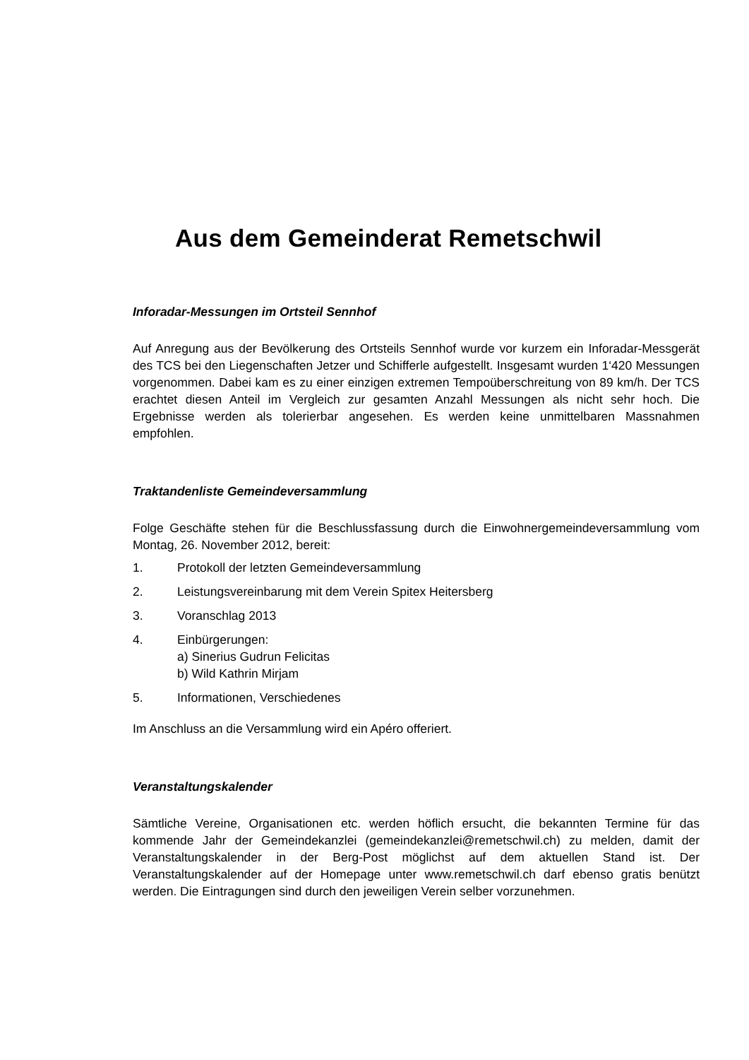Aus dem Gemeinderat Remetschwil
Inforadar-Messungen im Ortsteil Sennhof
Auf Anregung aus der Bevölkerung des Ortsteils Sennhof wurde vor kurzem ein Inforadar-Messgerät des TCS bei den Liegenschaften Jetzer und Schifferle aufgestellt. Insgesamt wurden 1‘420 Messungen vorgenommen. Dabei kam es zu einer einzigen extremen Tempoüberschreitung von 89 km/h. Der TCS erachtet diesen Anteil im Vergleich zur gesamten Anzahl Messungen als nicht sehr hoch. Die Ergebnisse werden als tolerierbar angesehen. Es werden keine unmittelbaren Massnahmen empfohlen.
Traktandenliste Gemeindeversammlung
Folge Geschäfte stehen für die Beschlussfassung durch die Einwohnergemeindeversammlung vom Montag, 26. November 2012, bereit:
1. Protokoll der letzten Gemeindeversammlung
2. Leistungsvereinbarung mit dem Verein Spitex Heitersberg
3. Voranschlag 2013
4. Einbürgerungen:
a) Sinerius Gudrun Felicitas
b) Wild Kathrin Mirjam
5. Informationen, Verschiedenes
Im Anschluss an die Versammlung wird ein Apéro offeriert.
Veranstaltungskalender
Sämtliche Vereine, Organisationen etc. werden höflich ersucht, die bekannten Termine für das kommende Jahr der Gemeindekanzlei (gemeindekanzlei@remetschwil.ch) zu melden, damit der Veranstaltungskalender in der Berg-Post möglichst auf dem aktuellen Stand ist. Der Veranstaltungskalender auf der Homepage unter www.remetschwil.ch darf ebenso gratis benützt werden. Die Eintragungen sind durch den jeweiligen Verein selber vorzunehmen.